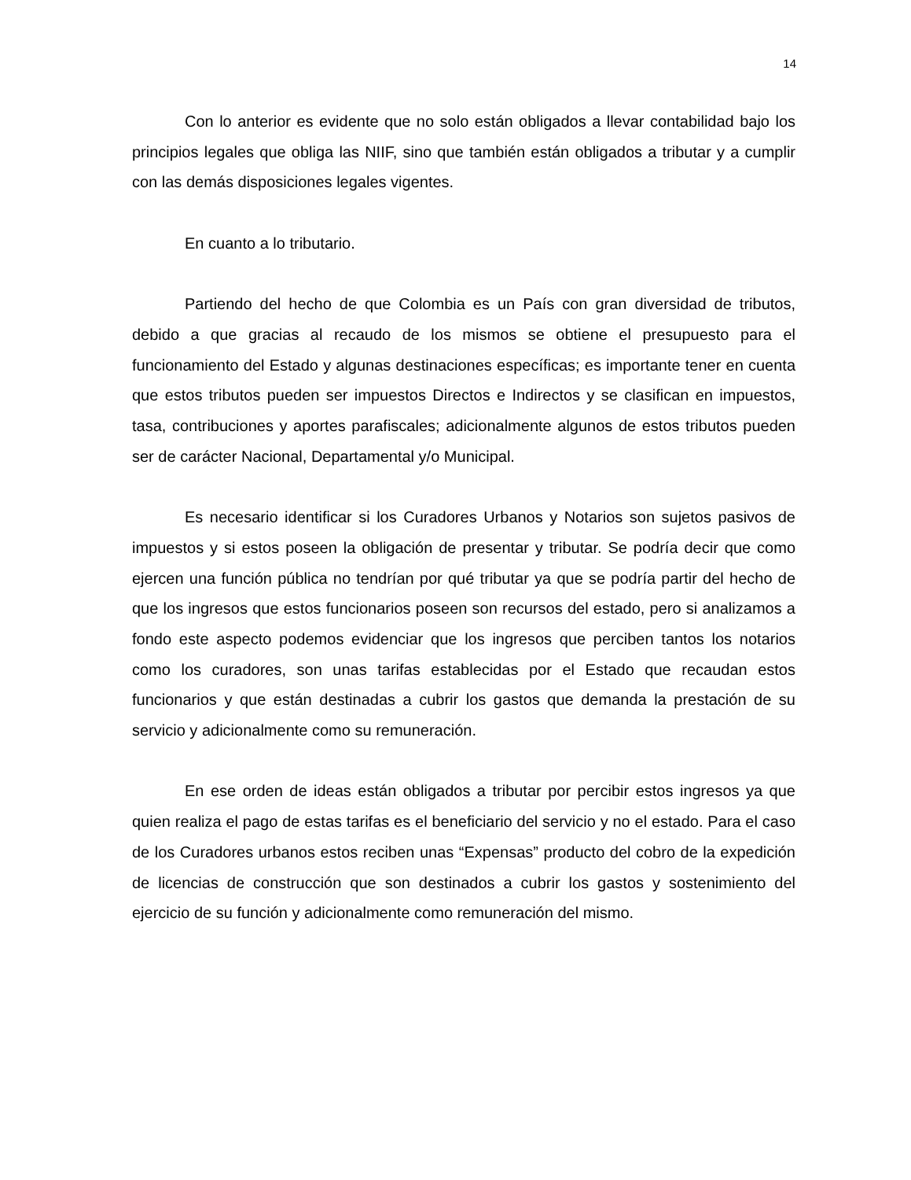14
Con lo anterior es evidente que no solo están obligados a llevar contabilidad bajo los principios legales que obliga las NIIF, sino que también están obligados a tributar y a cumplir con las demás disposiciones legales vigentes.
En cuanto a lo tributario.
Partiendo del hecho de que Colombia es un País con gran diversidad de tributos, debido a que gracias al recaudo de los mismos se obtiene el presupuesto para el funcionamiento del Estado y algunas destinaciones específicas; es importante tener en cuenta que estos tributos pueden ser impuestos Directos e Indirectos y se clasifican en impuestos, tasa, contribuciones y aportes parafiscales; adicionalmente algunos de estos tributos pueden ser de carácter Nacional, Departamental y/o Municipal.
Es necesario identificar si los Curadores Urbanos y Notarios son sujetos pasivos de impuestos y si estos poseen la obligación de presentar y tributar. Se podría decir que como ejercen una función pública no tendrían por qué tributar ya que se podría partir del hecho de que los ingresos que estos funcionarios poseen son recursos del estado, pero si analizamos a fondo este aspecto podemos evidenciar que los ingresos que perciben tantos los notarios como los curadores, son unas tarifas establecidas por el Estado que recaudan estos funcionarios y que están destinadas a cubrir los gastos que demanda la prestación de su servicio y adicionalmente como su remuneración.
En ese orden de ideas están obligados a tributar por percibir estos ingresos ya que quien realiza el pago de estas tarifas es el beneficiario del servicio y no el estado. Para el caso de los Curadores urbanos estos reciben unas “Expensas” producto del cobro de la expedición de licencias de construcción que son destinados a cubrir los gastos y sostenimiento del ejercicio de su función y adicionalmente como remuneración del mismo.